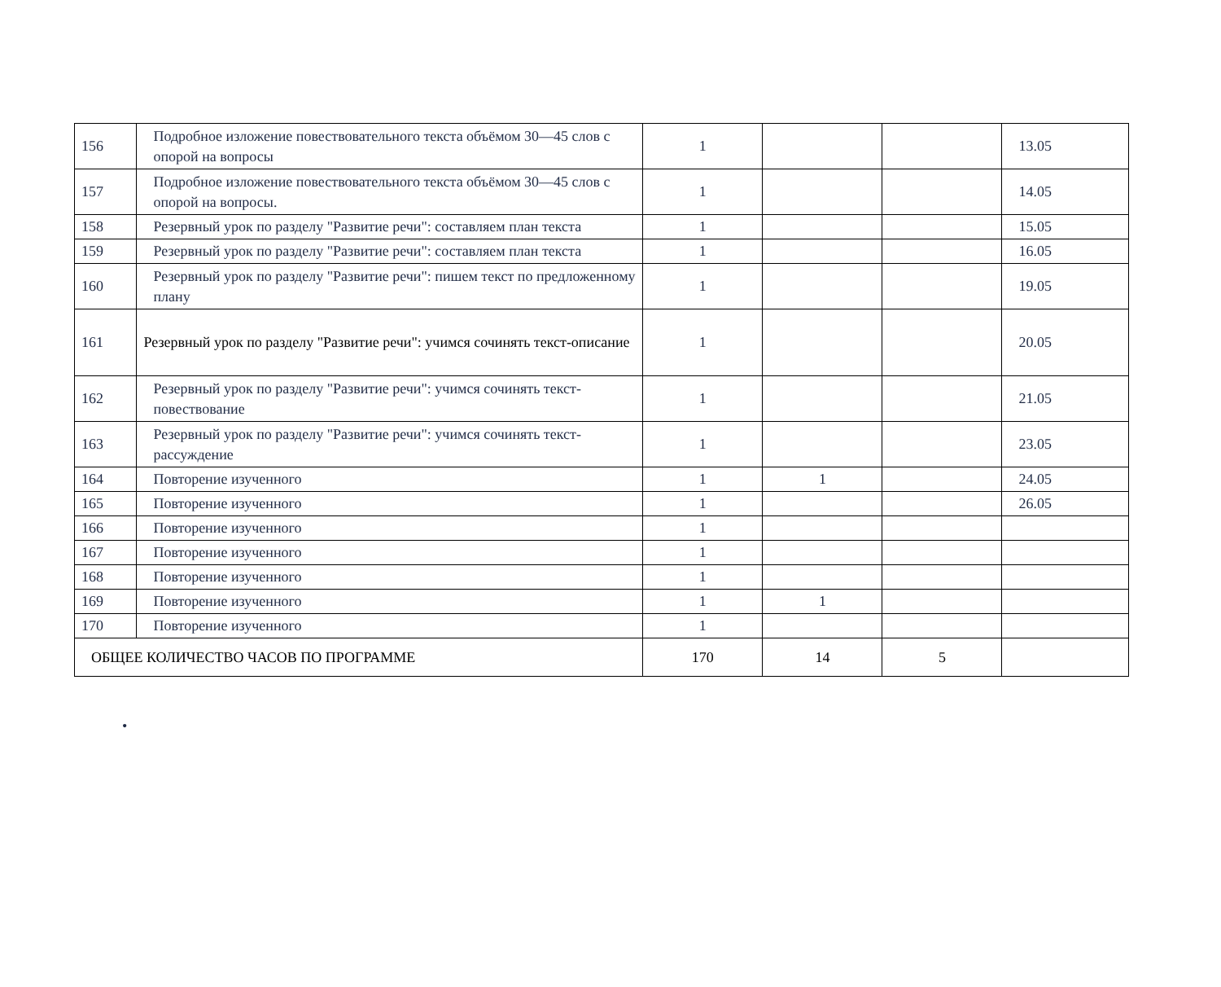| 156 | Подробное изложение повествовательного текста объёмом 30—45 слов с опорой на вопросы | 1 | | | 13.05 |
| 157 | Подробное изложение повествовательного текста объёмом 30—45 слов с опорой на вопросы. | 1 | | | 14.05 |
| 158 | Резервный урок по разделу "Развитие речи": составляем план текста | 1 | | | 15.05 |
| 159 | Резервный урок по разделу "Развитие речи": составляем план текста | 1 | | | 16.05 |
| 160 | Резервный урок по разделу "Развитие речи": пишем текст по предложенному плану | 1 | | | 19.05 |
| 161 | Резервный урок по разделу "Развитие речи": учимся сочинять текст-описание | 1 | | | 20.05 |
| 162 | Резервный урок по разделу "Развитие речи": учимся сочинять текст-повествование | 1 | | | 21.05 |
| 163 | Резервный урок по разделу "Развитие речи": учимся сочинять текст-рассуждение | 1 | | | 23.05 |
| 164 | Повторение изученного | 1 | 1 | | 24.05 |
| 165 | Повторение изученного | 1 | | | 26.05 |
| 166 | Повторение изученного | 1 | | | |
| 167 | Повторение изученного | 1 | | | |
| 168 | Повторение изученного | 1 | | | |
| 169 | Повторение изученного | 1 | 1 | | |
| 170 | Повторение изученного | 1 | | | |
| ОБЩЕЕ КОЛИЧЕСТВО ЧАСОВ ПО ПРОГРАММЕ | | 170 | 14 | 5 | |
•